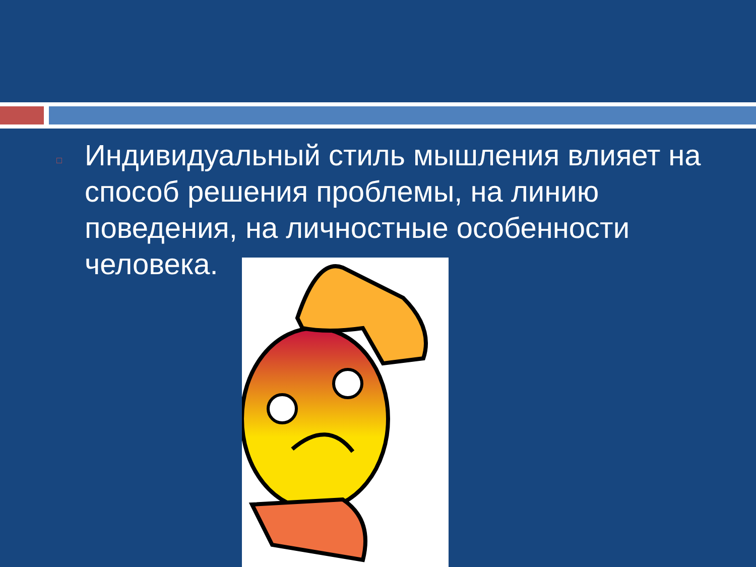□
Индивидуальный стиль мышления влияет на способ решения проблемы, на линию поведения, на личностные особенности человека.